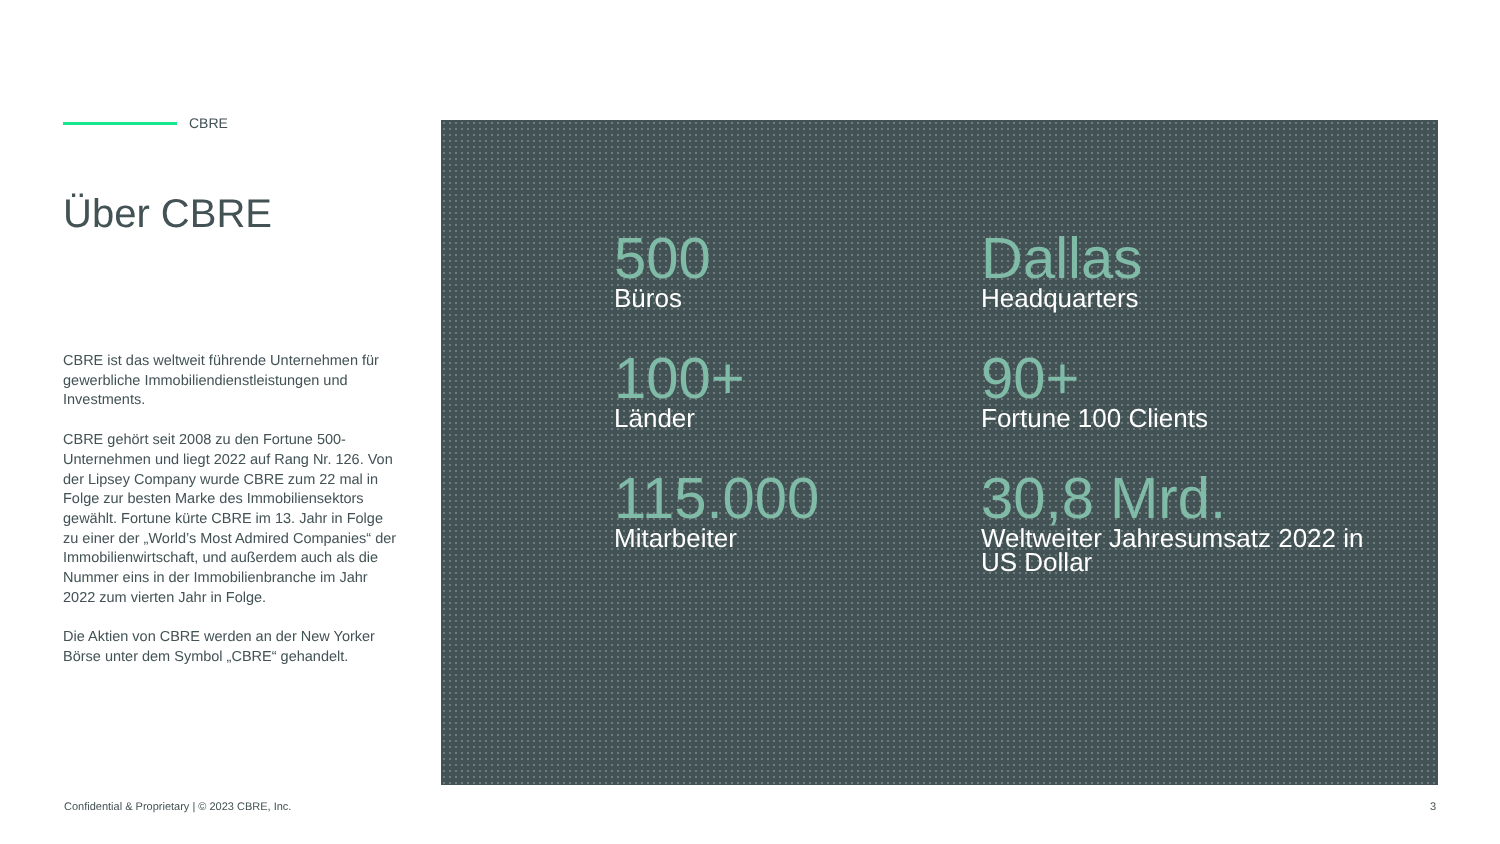CBRE
Über CBRE
CBRE ist das weltweit führende Unternehmen für gewerbliche Immobiliendienstleistungen und Investments.
CBRE gehört seit 2008 zu den Fortune 500-Unternehmen und liegt 2022 auf Rang Nr. 126. Von der Lipsey Company wurde CBRE zum 22 mal in Folge zur besten Marke des Immobiliensektors gewählt. Fortune kürte CBRE im 13. Jahr in Folge zu einer der „World’s Most Admired Companies“ der Immobilienwirtschaft, und außerdem auch als die Nummer eins in der Immobilienbranche im Jahr 2022 zum vierten Jahr in Folge.
Die Aktien von CBRE werden an der New Yorker Börse unter dem Symbol „CBRE“ gehandelt.
500
Büros
Dallas
Headquarters
100+
Länder
90+
Fortune 100 Clients
115.000
Mitarbeiter
30,8 Mrd.
Weltweiter Jahresumsatz 2022 in US Dollar
Confidential & Proprietary | © 2023 CBRE, Inc.
3